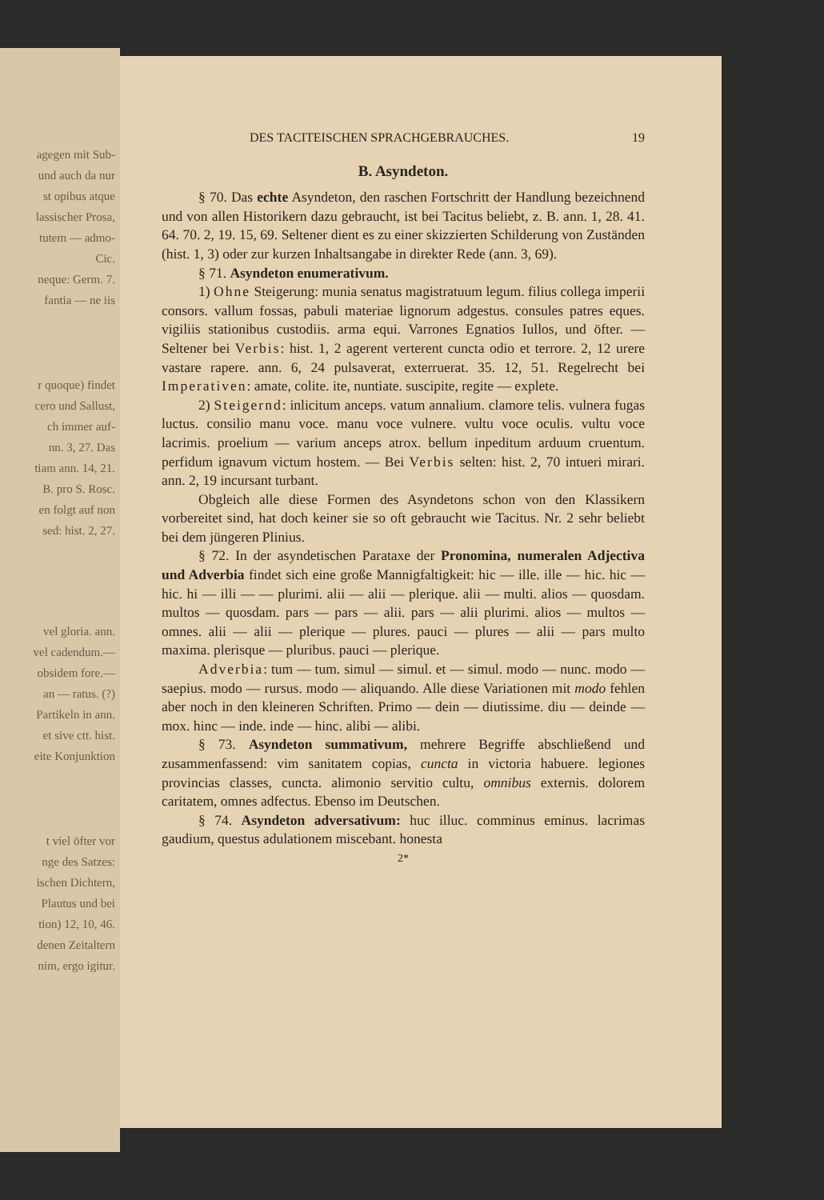agegen mit Sub-
und auch da nur
st opibus atque
lassischer Prosa,
tutem — admo-
Cic.
neque: Germ. 7.
fantia — ne iis
r quoque) findet
cero und Sallust,
ch immer auf-
nn. 3, 27. Das
tiam ann. 14, 21.
B. pro S. Rosc.
en folgt auf non
sed: hist. 2, 27.
vel gloria. ann.
vel cadendum.—
obsidem fore.—
an — ratus. (?)
Partikeln in ann.
et sive ctt. hist.
eite Konjunktion
t viel öfter vor
nge des Satzes:
ischen Dichtern,
Plautus und bei
tion) 12, 10, 46.
denen Zeitaltern
nim, ergo igitur.
DES TACITEISCHEN SPRACHGEBRAUCHES. 19
B. Asyndeton.
§ 70. Das echte Asyndeton, den raschen Fortschritt der Handlung bezeichnend und von allen Historikern dazu gebraucht, ist bei Tacitus beliebt, z. B. ann. 1, 28. 41. 64. 70. 2, 19. 15, 69. Seltener dient es zu einer skizzierten Schilderung von Zuständen (hist. 1, 3) oder zur kurzen Inhaltsangabe in direkter Rede (ann. 3, 69).
§ 71. Asyndeton enumerativum.
1) Ohne Steigerung: munia senatus magistratuum legum. filius collega imperii consors. vallum fossas, pabuli materiae lignorum adgestus. consules patres eques. vigiliis stationibus custodiis. arma equi. Varrones Egnatios Iullos, und öfter. — Seltener bei Verbis: hist. 1, 2 agerent verterent cuncta odio et terrore. 2, 12 urere vastare rapere. ann. 6, 24 pulsaverat, exterruerat. 35. 12, 51. Regelrecht bei Imperativen: amate, colite. ite, nuntiate. suscipite, regite — explete.
2) Steigernd: inlicitum anceps. vatum annalium. clamore telis. vulnera fugas luctus. consilio manu voce. manu voce vulnere. vultu voce oculis. vultu voce lacrimis. proelium — varium anceps atrox. bellum inpeditum arduum cruentum. perfidum ignavum victum hostem. — Bei Verbis selten: hist. 2, 70 intueri mirari. ann. 2, 19 incursant turbant.
Obgleich alle diese Formen des Asyndetons schon von den Klassikern vorbereitet sind, hat doch keiner sie so oft gebraucht wie Tacitus. Nr. 2 sehr beliebt bei dem jüngeren Plinius.
§ 72. In der asyndetischen Parataxe der Pronomina, numeralen Adjectiva und Adverbia findet sich eine große Mannigfaltigkeit: hic — ille. ille — hic. hic — hic. hi — illi — — plurimi. alii — alii — plerique. alii — multi. alios — quosdam. multos — quosdam. pars — pars — alii. pars — alii plurimi. alios — multos — omnes. alii — alii — plerique — plures. pauci — plures — alii — pars multo maxima. plerisque — pluribus. pauci — plerique.
Adverbia: tum — tum. simul — simul. et — simul. modo — nunc. modo — saepius. modo — rursus. modo — aliquando. Alle diese Variationen mit modo fehlen aber noch in den kleineren Schriften. Primo — dein — diutissime. diu — deinde — mox. hinc — inde. inde — hinc. alibi — alibi.
§ 73. Asyndeton summativum, mehrere Begriffe abschließend und zusammenfassend: vim sanitatem copias, cuncta in victoria habuere. legiones provincias classes, cuncta. alimonio servitio cultu, omnibus externis. dolorem caritatem, omnes adfectus. Ebenso im Deutschen.
§ 74. Asyndeton adversativum: huc illuc. comminus eminus. lacrimas gaudium, questus adulationem miscebant. honesta
2*